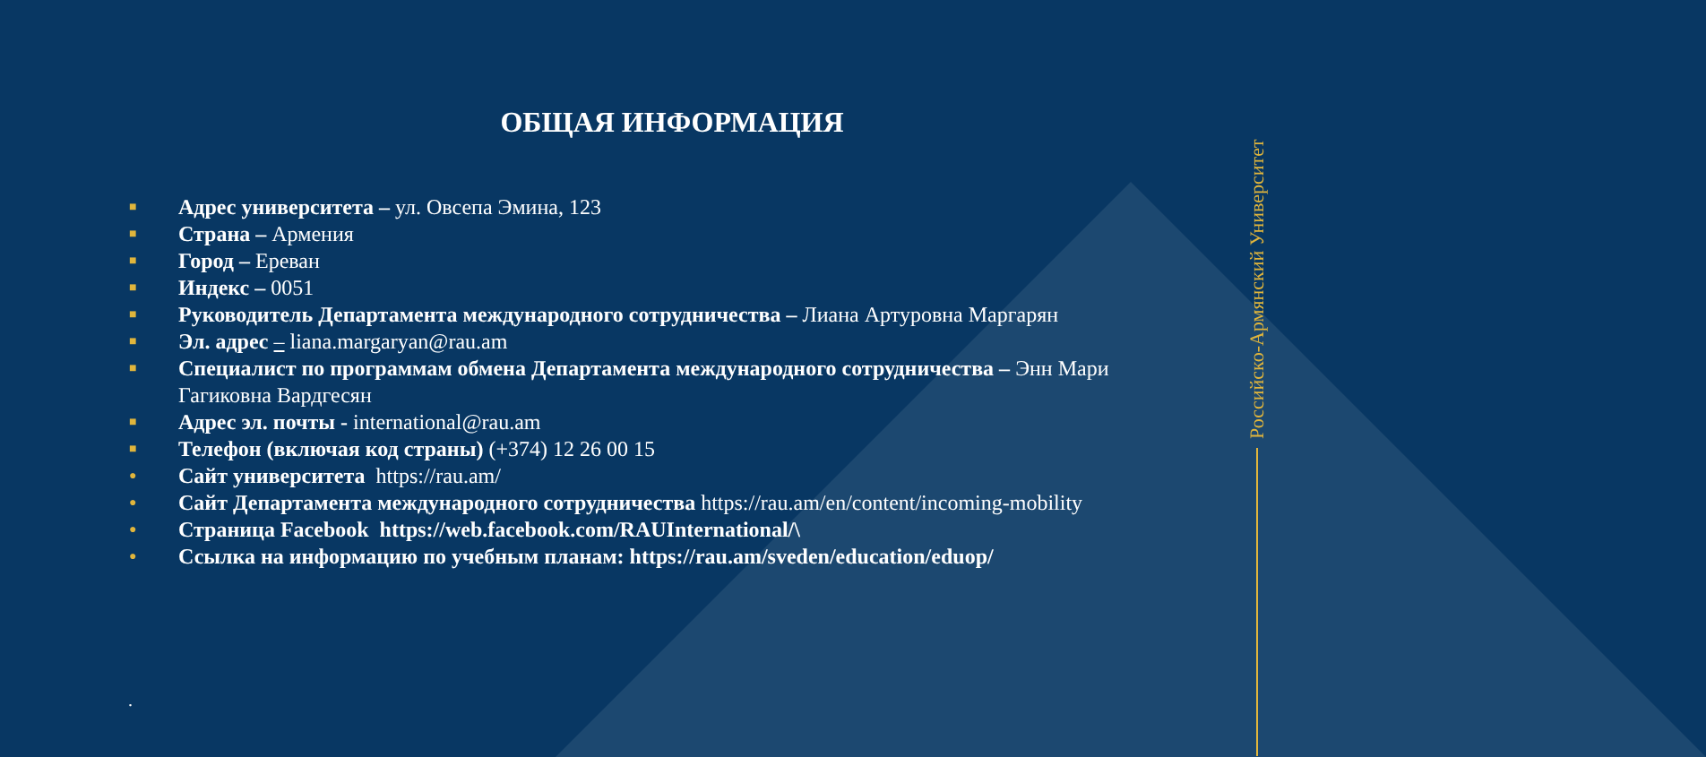Российско-Армянский Университет
ОБЩАЯ ИНФОРМАЦИЯ
■ Адрес университета – ул. Овсепа Эмина, 123
■ Страна – Армения
■ Город – Ереван
■ Индекс – 0051
■ Руководитель Департамента международного сотрудничества – Лиана Артуровна Маргарян
■ Эл. адрес – liana.margaryan@rau.am
■ Специалист по программам обмена Департамента международного сотрудничества – Энн Мари Гагиковна Вардгесян
■ Адрес эл. почты - international@rau.am
■ Телефон (включая код страны) (+374) 12 26 00 15
● Сайт университета https://rau.am/
● Сайт Департамента международного сотрудничества https://rau.am/en/content/incoming-mobility
● Страница Facebook https://web.facebook.com/RAUInternational/\
● Ссылка на информацию по учебным планам: https://rau.am/sveden/education/eduop/
.